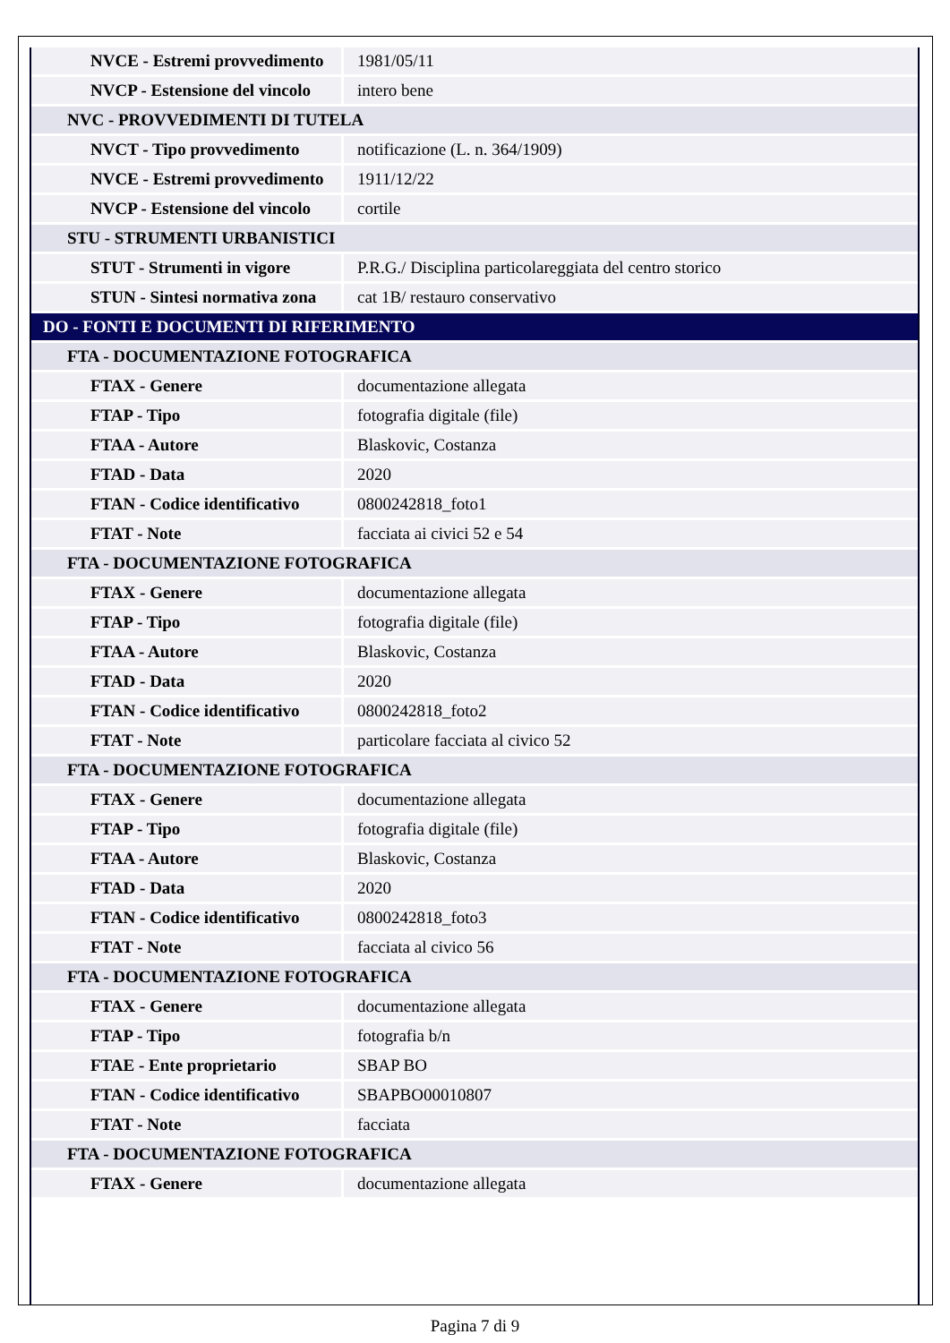| NVCE - Estremi provvedimento | 1981/05/11 |
| NVCP - Estensione del vincolo | intero bene |
| NVC - PROVVEDIMENTI DI TUTELA | |
| NVCT - Tipo provvedimento | notificazione (L. n. 364/1909) |
| NVCE - Estremi provvedimento | 1911/12/22 |
| NVCP - Estensione del vincolo | cortile |
| STU - STRUMENTI URBANISTICI | |
| STUT - Strumenti in vigore | P.R.G./ Disciplina particolareggiata del centro storico |
| STUN - Sintesi normativa zona | cat 1B/ restauro conservativo |
| DO - FONTI E DOCUMENTI DI RIFERIMENTO | |
| FTA - DOCUMENTAZIONE FOTOGRAFICA | |
| FTAX - Genere | documentazione allegata |
| FTAP - Tipo | fotografia digitale (file) |
| FTAA - Autore | Blaskovic, Costanza |
| FTAD - Data | 2020 |
| FTAN - Codice identificativo | 0800242818_foto1 |
| FTAT - Note | facciata ai civici 52 e 54 |
| FTA - DOCUMENTAZIONE FOTOGRAFICA | |
| FTAX - Genere | documentazione allegata |
| FTAP - Tipo | fotografia digitale (file) |
| FTAA - Autore | Blaskovic, Costanza |
| FTAD - Data | 2020 |
| FTAN - Codice identificativo | 0800242818_foto2 |
| FTAT - Note | particolare facciata al civico 52 |
| FTA - DOCUMENTAZIONE FOTOGRAFICA | |
| FTAX - Genere | documentazione allegata |
| FTAP - Tipo | fotografia digitale (file) |
| FTAA - Autore | Blaskovic, Costanza |
| FTAD - Data | 2020 |
| FTAN - Codice identificativo | 0800242818_foto3 |
| FTAT - Note | facciata al civico 56 |
| FTA - DOCUMENTAZIONE FOTOGRAFICA | |
| FTAX - Genere | documentazione allegata |
| FTAP - Tipo | fotografia b/n |
| FTAE - Ente proprietario | SBAP BO |
| FTAN - Codice identificativo | SBAPBO00010807 |
| FTAT - Note | facciata |
| FTA - DOCUMENTAZIONE FOTOGRAFICA | |
| FTAX - Genere | documentazione allegata |
Pagina 7 di 9